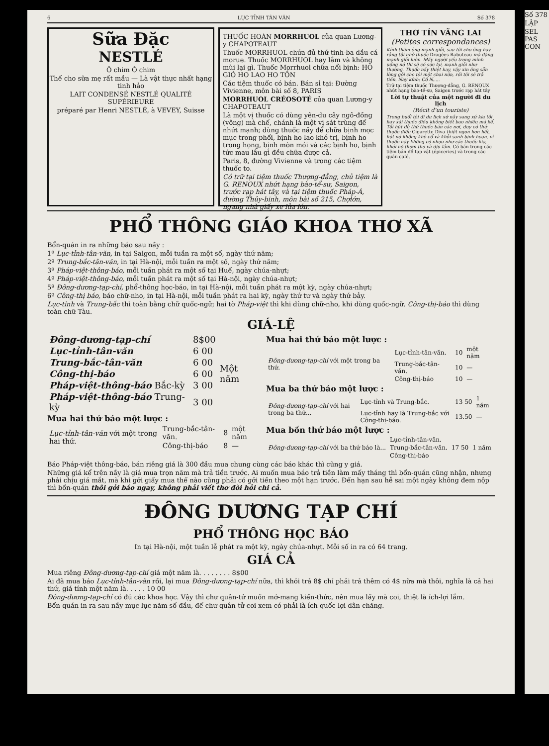6 LỤC TỈNH TÂN VĂN Số 378
Sữa Đặc
NESTLÉ
Ô chim Ô chim
Thế cho sữa mẹ rất mầu — Là vật thực nhất hạng tinh hảo
LAIT CONDENSÉ NESTLÉ QUALITÉ SUPÉRIEURE
préparé par Henri NESTLÉ, à VEVEY, Suisse
THUỐC HOÀN MORRHUOL của quan Lương-y CHAPOTEAUT
Thuốc MORRHUOL chứa đủ thứ tinh-ba dầu cá morue. Thuốc MORRHUOL hay lắm và không mùi lại gì. Thuốc Morrhuol chữa nổi bịnh: HO GIÓ HO LAO HO TỒN
Các tiệm thuốc có bán. Bán sỉ tại: Đường Vivienne, môn bài số 8, PARIS
MORRHUOL CRÉOSOTÉ của quan Lương-y CHAPOTEAUT
Là một vị thuốc có dùng yên-du cây ngô-đồng (vông) mà chế, chánh là một vị sát trùng để nhứt mạnh; dùng thuốc nầy để chữa bịnh mọc mục trong phổi, bịnh ho-lao khó trị, bịnh ho trong họng, bịnh mòn mỏi và các bịnh ho, bịnh tức mau lâu gì đều chữa được cả.
Paris, 8, đường Vivienne và trong các tiệm thuốc to.
Có trữ tại tiệm thuốc Thượng-đẳng, chủ tiệm là G. RENOUX nhứt hạng bào-tể-sư, Saigon, trước rạp hát tây, và tại tiệm thuốc Pháp-Á, đường Thủy-binh, môn bài số 215, Chợlớn, ngang nhà giấy xe lửa lớn.
THƠ TÍN VÃNG LAI
(Petites correspondances)
Kính thăm ông mạnh giỏi, sau tôi cho ông hay rằng tôi nhờ thuốc Dragées Rabuteau mà đặng mạnh giỏi luôn. Mấy người yếu trong mình uống nó thì sẽ có sức lại, mạnh giỏi như thường. Thuốc nầy thiệt hay, vậy xin ông sẵn lòng gởi cho tôi một chai nữa, rồi tôi sẽ trả tiền. Nay kính: Cô N.....
Trữ tại tiệm thuốc Thượng-đẳng, G. RENOUX nhứt hạng bào-tể-sư, Saigon trước rạp hát tây
Lời tự thuật của một người đi du lịch
(Récit d'un touriste)
Trong buổi tôi đi du lịch xứ nầy sang xứ kia tôi hay xài thuốc điếu không biết bao nhiêu mà kể. Tôi hút đủ thứ thuốc bán các nơi, duy có thứ thuốc điếu Cigarette Diva thiệt ngon hơn hết, hút nó không khô cổ và khỏi sanh bịnh hoạn, vì thuốc nầy không có nhựa như các thuốc kia, khói nó thơm tho và dịu lắm. Có bán trong các tiệm bán đồ tạp vật (épiceries) và trong các quán café.
PHỔ THÔNG GIÁO KHOA THƠ XÃ
Bổn-quán in ra những báo sau nầy :
1º Lục-tỉnh-tân-văn, in tại Saigon, mỗi tuần ra một số, ngày thứ năm;
2º Trung-bắc-tân-văn, in tại Hà-nội, mỗi tuần ra một số, ngày thứ năm;
3º Pháp-việt-thông-báo, mỗi tuần phát ra một số tại Huế, ngày chúa-nhựt;
4º Pháp-việt-thông-báo, mỗi tuần phát ra một số tại Hà-nội, ngày chúa-nhựt;
5º Đông-dương-tạp-chí, phổ-thông học-báo, in tại Hà-nội, mỗi tuần phát ra một kỳ, ngày chúa-nhựt;
6º Công-thị báo, báo chữ-nho, in tại Hà-nội, mỗi tuần phát ra hai kỳ, ngày thứ tư và ngày thứ bảy.
Lục-tỉnh và Trung-bắc thì toàn bằng chữ quốc-ngữ; hai tờ Pháp-việt thì khi dùng chữ-nho, khi dùng quốc-ngữ. Công-thị-báo thì dùng toàn chữ Tàu.
GIÁ-LỆ
| Đông-dương-tạp-chí | 8$00 | Một năm |
| Lục-tỉnh-tân-văn | 6 00 | |
| Trung-bắc-tân-văn | 6 00 | |
| Công-thị-báo | 6 00 | |
| Pháp-việt-thông-báo Bắc-kỳ | 3 00 | |
| Pháp-việt-thông-báo Trung-kỳ | 3 00 | |
Mua hai thứ báo một lược :
| Lục-tỉnh-tân-văn với một trong hai thứ. | Trung-bắc-tân-văn. | 8 | một năm |
| | Công-thị-báo | 8 | — |
Mua hai thứ báo một lược :
| Đông-dương-tạp-chí với một trong ba thứ. | Lục-tỉnh-tân-văn. | 10 | một năm |
| | Trung-bắc-tân-văn. | 10 | — |
| | Công-thị-báo | 10 | — |
Mua ba thứ báo một lược :
| Đông-dương-tạp-chí với hai trong ba thứ... | Lục-tỉnh và Trung-bắc. | 13 50 | 1 năm |
| | Lục-tỉnh hay là Trung-bắc với Công-thị-báo. | 13.50 | — |
Mua bốn thứ báo một lược :
| Đông-dương-tạp-chí với ba thứ báo là... | Lục-tỉnh-tân-văn. | 17 50 | 1 năm |
| | Trung-bắc-tân-văn. | | |
| | Công-thị-báo | | |
Báo Pháp-việt thông-báo, bán riêng giá là 300 đầu mua chung cùng các báo khác thì cũng y giá.
Những giá kể trên nầy là giá mua trọn năm mà trả tiền trước. Ai muốn mua báo trả tiền làm mấy tháng thì bổn-quán cũng nhận, nhưng phải chịu giá mắt, mà khi gởi giấy mua thế nào cũng phải có gởi tiền theo một hạn trước. Đến hạn sau hễ sai một ngày không đem nộp thì bổn-quán thôi gởi báo ngay, không phải viết thơ đòi hỏi chi cả.
ĐÔNG DƯƠNG TẠP CHÍ
PHỔ THÔNG HỌC BÁO
In tại Hà-nội, một tuần lễ phát ra một kỳ, ngày chúa-nhựt. Mỗi số in ra có 64 trang.
GIÁ CẢ
Mua riêng Đông-dương-tạp-chí giá một năm là. . . . . . . . 8$00
Ai đã mua báo Lục-tỉnh-tân-văn rồi, lại mua Đông-dương-tạp-chí nữa, thì khỏi trả 8$ chỉ phải trả thêm có 4$ nữa mà thôi, nghĩa là cả hai thứ, giá tính một năm là. . . . . 10 00
Đông-dương-tạp-chí có đủ các khoa học. Vậy thì chư quân-tử muốn mở-mang kiến-thức, nên mua lấy mà coi, thiệt là ích-lợi lắm.
Bổn-quán in ra sau nầy mục-lục năm số đầu, để chư quân-tử coi xem có phải là ích-quốc lợi-dân chăng.
Số 378
LẬP
SEL PAS CON